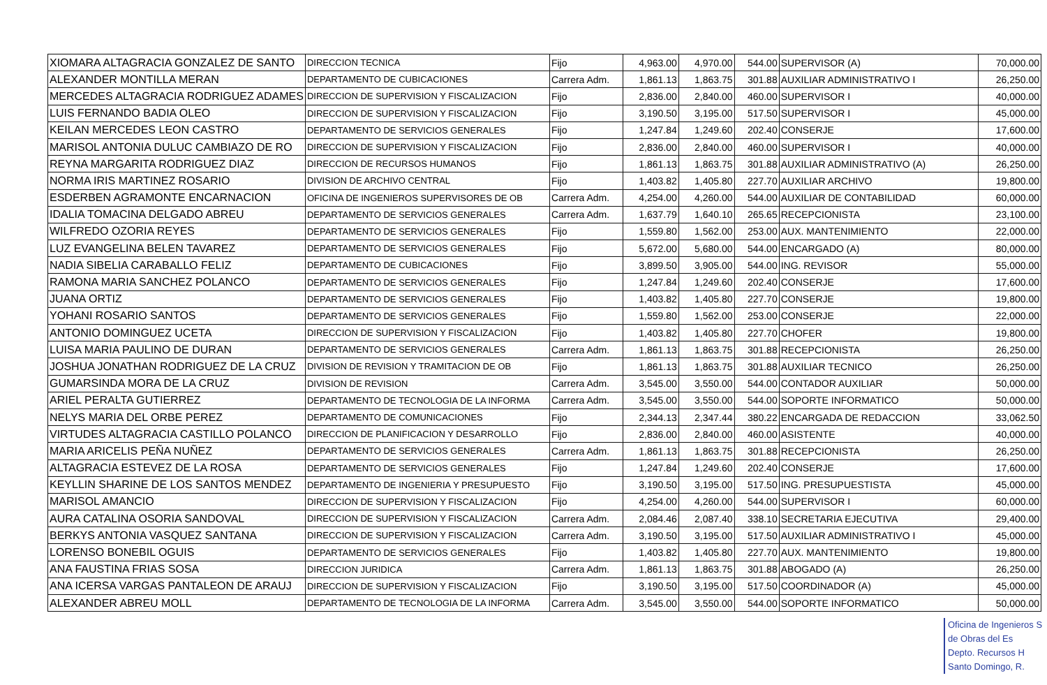| XIOMARA ALTAGRACIA GONZALEZ DE SANTO | DIRECCION TECNICA | Fijo | 4,963.00 | 4,970.00 | 544.00 | SUPERVISOR (A) | 70,000.00 |
| ALEXANDER MONTILLA MERAN | DEPARTAMENTO DE CUBICACIONES | Carrera Adm. | 1,861.13 | 1,863.75 | 301.88 | AUXILIAR ADMINISTRATIVO I | 26,250.00 |
| MERCEDES ALTAGRACIA RODRIGUEZ ADAMES | DIRECCION DE SUPERVISION Y FISCALIZACION | Fijo | 2,836.00 | 2,840.00 | 460.00 | SUPERVISOR I | 40,000.00 |
| LUIS FERNANDO BADIA OLEO | DIRECCION DE SUPERVISION Y FISCALIZACION | Fijo | 3,190.50 | 3,195.00 | 517.50 | SUPERVISOR I | 45,000.00 |
| KEILAN MERCEDES LEON CASTRO | DEPARTAMENTO DE SERVICIOS GENERALES | Fijo | 1,247.84 | 1,249.60 | 202.40 | CONSERJE | 17,600.00 |
| MARISOL ANTONIA DULUC CAMBIAZO DE RO | DIRECCION DE SUPERVISION Y FISCALIZACION | Fijo | 2,836.00 | 2,840.00 | 460.00 | SUPERVISOR I | 40,000.00 |
| REYNA MARGARITA RODRIGUEZ DIAZ | DIRECCION DE RECURSOS HUMANOS | Fijo | 1,861.13 | 1,863.75 | 301.88 | AUXILIAR ADMINISTRATIVO (A) | 26,250.00 |
| NORMA IRIS MARTINEZ ROSARIO | DIVISION DE ARCHIVO CENTRAL | Fijo | 1,403.82 | 1,405.80 | 227.70 | AUXILIAR ARCHIVO | 19,800.00 |
| ESDERBEN AGRAMONTE ENCARNACION | OFICINA DE INGENIEROS SUPERVISORES DE OB | Carrera Adm. | 4,254.00 | 4,260.00 | 544.00 | AUXILIAR DE CONTABILIDAD | 60,000.00 |
| IDALIA TOMACINA DELGADO ABREU | DEPARTAMENTO DE SERVICIOS GENERALES | Carrera Adm. | 1,637.79 | 1,640.10 | 265.65 | RECEPCIONISTA | 23,100.00 |
| WILFREDO OZORIA REYES | DEPARTAMENTO DE SERVICIOS GENERALES | Fijo | 1,559.80 | 1,562.00 | 253.00 | AUX. MANTENIMIENTO | 22,000.00 |
| LUZ EVANGELINA BELEN TAVAREZ | DEPARTAMENTO DE SERVICIOS GENERALES | Fijo | 5,672.00 | 5,680.00 | 544.00 | ENCARGADO (A) | 80,000.00 |
| NADIA SIBELIA CARABALLO FELIZ | DEPARTAMENTO DE CUBICACIONES | Fijo | 3,899.50 | 3,905.00 | 544.00 | ING. REVISOR | 55,000.00 |
| RAMONA MARIA SANCHEZ POLANCO | DEPARTAMENTO DE SERVICIOS GENERALES | Fijo | 1,247.84 | 1,249.60 | 202.40 | CONSERJE | 17,600.00 |
| JUANA ORTIZ | DEPARTAMENTO DE SERVICIOS GENERALES | Fijo | 1,403.82 | 1,405.80 | 227.70 | CONSERJE | 19,800.00 |
| YOHANI ROSARIO SANTOS | DEPARTAMENTO DE SERVICIOS GENERALES | Fijo | 1,559.80 | 1,562.00 | 253.00 | CONSERJE | 22,000.00 |
| ANTONIO DOMINGUEZ UCETA | DIRECCION DE SUPERVISION Y FISCALIZACION | Fijo | 1,403.82 | 1,405.80 | 227.70 | CHOFER | 19,800.00 |
| LUISA MARIA PAULINO DE DURAN | DEPARTAMENTO DE SERVICIOS GENERALES | Carrera Adm. | 1,861.13 | 1,863.75 | 301.88 | RECEPCIONISTA | 26,250.00 |
| JOSHUA JONATHAN RODRIGUEZ DE LA CRUZ | DIVISION DE REVISION Y TRAMITACION DE OB | Fijo | 1,861.13 | 1,863.75 | 301.88 | AUXILIAR TECNICO | 26,250.00 |
| GUMARSINDA MORA DE LA CRUZ | DIVISION DE REVISION | Carrera Adm. | 3,545.00 | 3,550.00 | 544.00 | CONTADOR AUXILIAR | 50,000.00 |
| ARIEL PERALTA GUTIERREZ | DEPARTAMENTO DE TECNOLOGIA DE LA INFORMA | Carrera Adm. | 3,545.00 | 3,550.00 | 544.00 | SOPORTE INFORMATICO | 50,000.00 |
| NELYS MARIA DEL ORBE PEREZ | DEPARTAMENTO DE COMUNICACIONES | Fijo | 2,344.13 | 2,347.44 | 380.22 | ENCARGADA DE REDACCION | 33,062.50 |
| VIRTUDES ALTAGRACIA CASTILLO POLANCO | DIRECCION DE PLANIFICACION Y DESARROLLO | Fijo | 2,836.00 | 2,840.00 | 460.00 | ASISTENTE | 40,000.00 |
| MARIA ARICELIS PEÑA NUÑEZ | DEPARTAMENTO DE SERVICIOS GENERALES | Carrera Adm. | 1,861.13 | 1,863.75 | 301.88 | RECEPCIONISTA | 26,250.00 |
| ALTAGRACIA ESTEVEZ DE LA ROSA | DEPARTAMENTO DE SERVICIOS GENERALES | Fijo | 1,247.84 | 1,249.60 | 202.40 | CONSERJE | 17,600.00 |
| KEYLLIN SHARINE DE LOS SANTOS MENDEZ | DEPARTAMENTO DE INGENIERIA Y PRESUPUESTO | Fijo | 3,190.50 | 3,195.00 | 517.50 | ING. PRESUPUESTISTA | 45,000.00 |
| MARISOL AMANCIO | DIRECCION DE SUPERVISION Y FISCALIZACION | Fijo | 4,254.00 | 4,260.00 | 544.00 | SUPERVISOR I | 60,000.00 |
| AURA CATALINA OSORIA SANDOVAL | DIRECCION DE SUPERVISION Y FISCALIZACION | Carrera Adm. | 2,084.46 | 2,087.40 | 338.10 | SECRETARIA EJECUTIVA | 29,400.00 |
| BERKYS ANTONIA VASQUEZ SANTANA | DIRECCION DE SUPERVISION Y FISCALIZACION | Carrera Adm. | 3,190.50 | 3,195.00 | 517.50 | AUXILIAR ADMINISTRATIVO I | 45,000.00 |
| LORENSO BONEBIL OGUIS | DEPARTAMENTO DE SERVICIOS GENERALES | Fijo | 1,403.82 | 1,405.80 | 227.70 | AUX. MANTENIMIENTO | 19,800.00 |
| ANA FAUSTINA FRIAS SOSA | DIRECCION JURIDICA | Carrera Adm. | 1,861.13 | 1,863.75 | 301.88 | ABOGADO (A) | 26,250.00 |
| ANA ICERSA VARGAS PANTALEON DE ARAUJ | DIRECCION DE SUPERVISION Y FISCALIZACION | Fijo | 3,190.50 | 3,195.00 | 517.50 | COORDINADOR (A) | 45,000.00 |
| ALEXANDER ABREU MOLL | DEPARTAMENTO DE TECNOLOGIA DE LA INFORMA | Carrera Adm. | 3,545.00 | 3,550.00 | 544.00 | SOPORTE INFORMATICO | 50,000.00 |
Oficina de Ingenieros S
de Obras del Es
Depto. Recursos H
Santo Domingo, R.